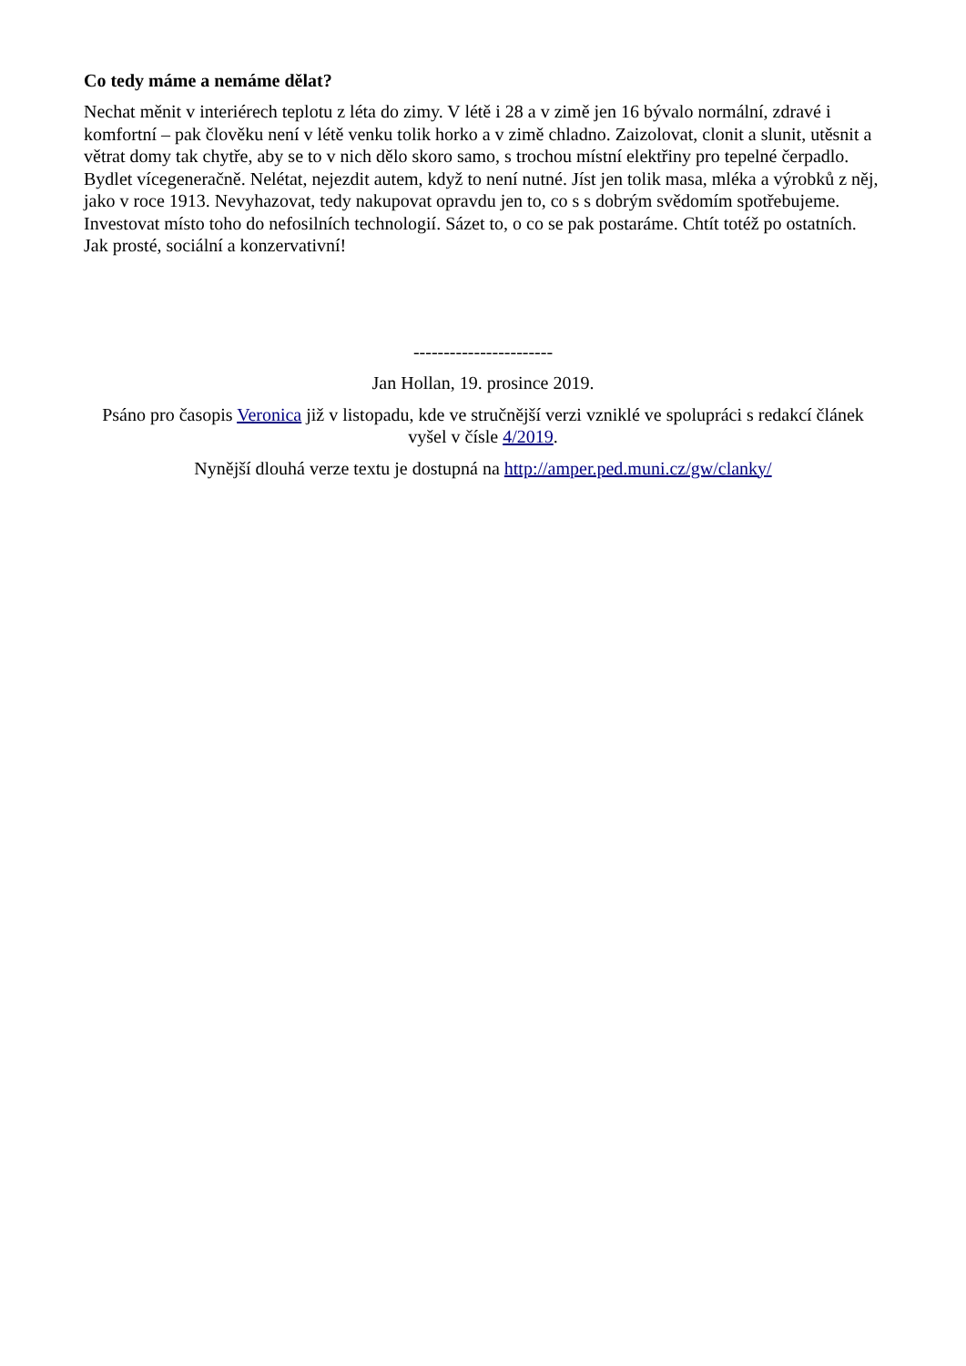Co tedy máme a nemáme dělat?
Nechat měnit v interiérech teplotu z léta do zimy. V létě i 28 a v zimě jen 16 bývalo normální, zdravé i komfortní – pak člověku není v létě venku tolik horko a v zimě chladno. Zaizolovat, clonit a slunit, utěsnit a větrat domy tak chytře, aby se to v nich dělo skoro samo, s trochou místní elektřiny pro tepelné čerpadlo. Bydlet vícegeneračně. Nelétat, nejezdit autem, když to není nutné. Jíst jen tolik masa, mléka a výrobků z něj, jako v roce 1913. Nevyhazovat, tedy nakupovat opravdu jen to, co s s dobrým svědomím spotřebujeme. Investovat místo toho do nefosilních technologií. Sázet to, o co se pak postaráme. Chtít totéž po ostatních. Jak prosté, sociální a konzervativní!
-----------------------
Jan Hollan, 19. prosince 2019.
Psáno pro časopis Veronica již v listopadu, kde ve stručnější verzi vzniklé ve spolupráci s redakcí článek vyšel v čísle 4/2019.
Nynější dlouhá verze textu je dostupná na http://amper.ped.muni.cz/gw/clanky/